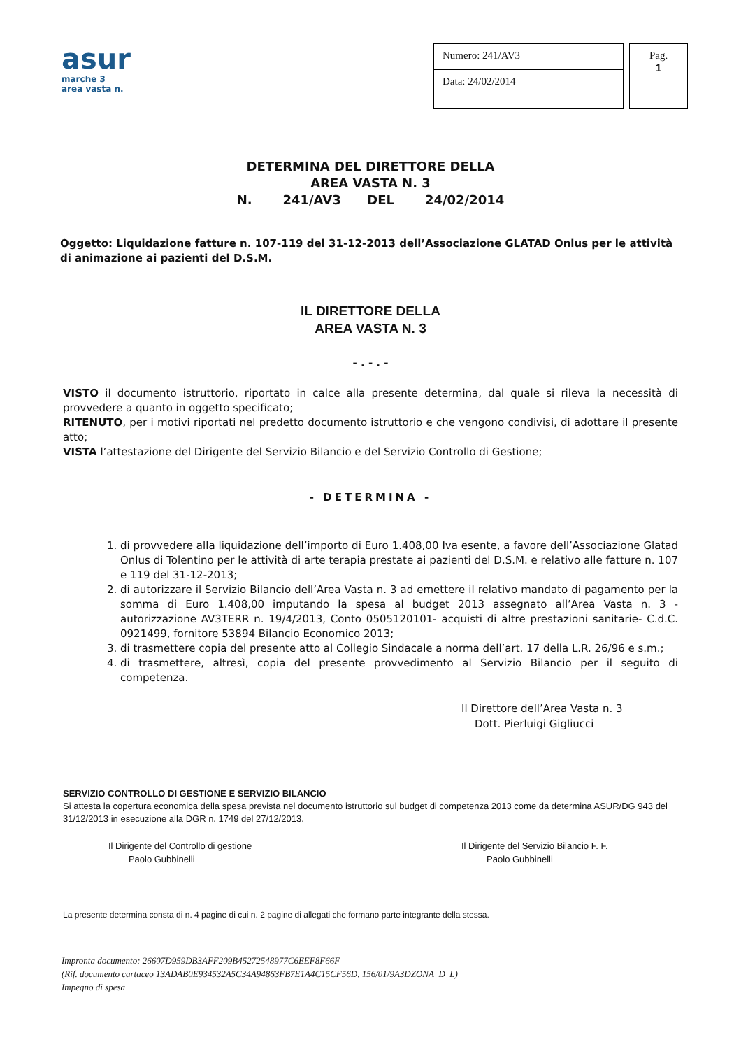asur
marche 3
area vasta n.
Numero: 241/AV3
Data: 24/02/2014
Pag.
1
DETERMINA DEL DIRETTORE DELLA
AREA VASTA N. 3
N. 241/AV3 DEL 24/02/2014
Oggetto: Liquidazione fatture n. 107-119 del 31-12-2013 dell’Associazione GLATAD Onlus per le attività di animazione ai pazienti del D.S.M.
IL DIRETTORE DELLA
AREA VASTA N. 3
- . - . -
VISTO il documento istruttorio, riportato in calce alla presente determina, dal quale si rileva la necessità di provvedere a quanto in oggetto specificato;
RITENUTO, per i motivi riportati nel predetto documento istruttorio e che vengono condivisi, di adottare il presente atto;
VISTA l’attestazione del Dirigente del Servizio Bilancio e del Servizio Controllo di Gestione;
- DETERMINA -
1. di provvedere alla liquidazione dell’importo di Euro 1.408,00 Iva esente, a favore dell’Associazione Glatad Onlus di Tolentino per le attività di arte terapia prestate ai pazienti del D.S.M. e relativo alle fatture n. 107 e 119 del 31-12-2013;
2. di autorizzare il Servizio Bilancio dell’Area Vasta n. 3 ad emettere il relativo mandato di pagamento per la somma di Euro 1.408,00 imputando la spesa al budget 2013 assegnato all’Area Vasta n. 3 - autorizzazione AV3TERR n. 19/4/2013, Conto 0505120101- acquisti di altre prestazioni sanitarie- C.d.C. 0921499, fornitore 53894 Bilancio Economico 2013;
3. di trasmettere copia del presente atto al Collegio Sindacale a norma dell’art. 17 della L.R. 26/96 e s.m.;
4. di trasmettere, altresì, copia del presente provvedimento al Servizio Bilancio per il seguito di competenza.
Il Direttore dell’Area Vasta n. 3
Dott. Pierluigi Gigliucci
SERVIZIO CONTROLLO DI GESTIONE E SERVIZIO BILANCIO
Si attesta la copertura economica della spesa prevista nel documento istruttorio sul budget di competenza 2013 come da determina ASUR/DG 943 del 31/12/2013 in esecuzione alla DGR n. 1749 del 27/12/2013.
Il Dirigente del Controllo di gestione
Paolo Gubbinelli
Il Dirigente del Servizio Bilancio F. F.
Paolo Gubbinelli
La presente determina consta di n. 4 pagine di cui n. 2 pagine di allegati che formano parte integrante della stessa.
Impronta documento: 26607D959DB3AFF209B45272548977C6EEF8F66F
(Rif. documento cartaceo 13ADAB0E934532A5C34A94863FB7E1A4C15CF56D, 156/01/9A3DZONA_D_L)
Impegno di spesa